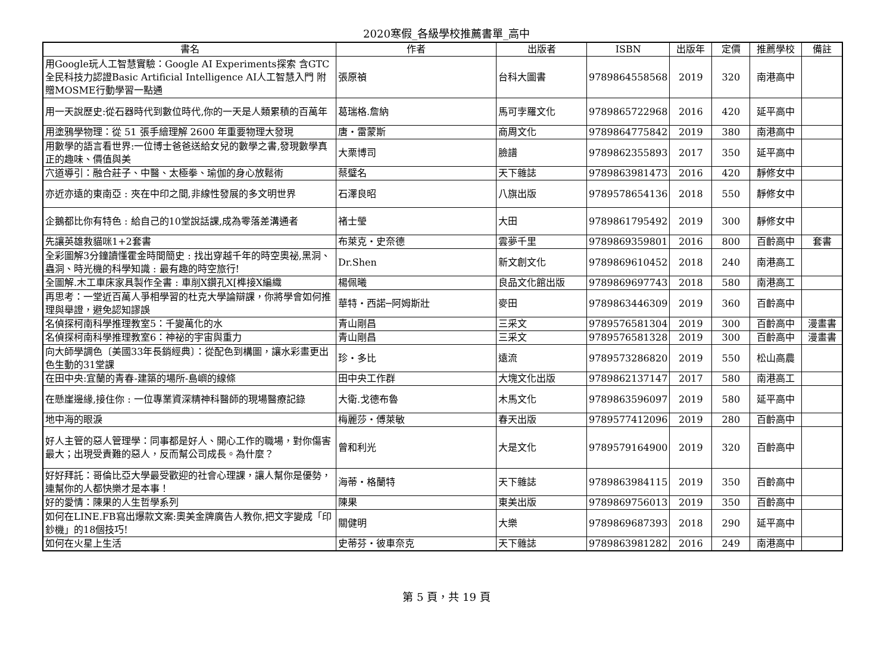2020寒假_各級學校推薦書單_高中
| 書名 | 作者 | 出版者 | ISBN | 出版年 | 定價 | 推薦學校 | 備註 |
| --- | --- | --- | --- | --- | --- | --- | --- |
| 用Google玩人工智慧實驗：Google AI Experiments探索 含GTC全民科技力認證Basic Artificial Intelligence AI人工智慧入門 附贈MOSME行動學習一點通 | 張原禎 | 台科大圖書 | 9789864558568 | 2019 | 320 | 南港高中 | |
| 用一天說歷史:從石器時代到數位時代,你的一天是人類累積的百萬年 | 葛瑞格.詹納 | 馬可孛羅文化 | 9789865722968 | 2016 | 420 | 延平高中 | |
| 用塗鴉學物理：從 51 張手繪理解 2600 年重要物理大發現 | 唐・雷蒙斯 | 商周文化 | 9789864775842 | 2019 | 380 | 南港高中 | |
| 用數學的語言看世界:一位博士爸爸送給女兒的數學之書,發現數學真正的趣味、價值與美 | 大栗博司 | 臉譜 | 9789862355893 | 2017 | 350 | 延平高中 | |
| 穴道導引：融合莊子、中醫、太極拳、瑜伽的身心放鬆術 | 蔡璧名 | 天下雜誌 | 9789863981473 | 2016 | 420 | 靜修女中 | |
| 亦近亦遠的東南亞 : 夾在中印之間,非線性發展的多文明世界 | 石澤良昭 | 八旗出版 | 9789578654136 | 2018 | 550 | 靜修女中 | |
| 企鵝都比你有特色 : 給自己的10堂說話課,成為零落差溝通者 | 褚士瑩 | 大田 | 9789861795492 | 2019 | 300 | 靜修女中 | |
| 先讓英雄救貓咪1+2套書 | 布萊克・史奈德 | 雲夢千里 | 9789869359801 | 2016 | 800 | 百齡高中 | 套書 |
| 全彩圖解3分鐘讀懂霍金時間簡史 : 找出穿越千年的時空奧祕,黑洞、蟲洞、時光機的科學知識 : 最有趣的時空旅行! | Dr.Shen | 新文創文化 | 9789869610452 | 2018 | 240 | 南港高工 | |
| 全圖解.木工車床家具製作全書 : 車削X鑽孔X[榫接X編織 | 楊佩曦 | 良品文化館出版 | 9789869697743 | 2018 | 580 | 南港高工 | |
| 再思考：一堂近百萬人爭相學習的杜克大學論辯課，你將學會如何推理與舉證，避免認知謬誤 | 華特・西諾─阿姆斯壯 | 麥田 | 9789863446309 | 2019 | 360 | 百齡高中 | |
| 名偵探柯南科學推理教室5：千變萬化的水 | 青山剛昌 | 三采文 | 9789576581304 | 2019 | 300 | 百齡高中 | 漫畫書 |
| 名偵探柯南科學推理教室6：神祕的宇宙與重力 | 青山剛昌 | 三采文 | 9789576581328 | 2019 | 300 | 百齡高中 | 漫畫書 |
| 向大師學調色〔美國33年長銷經典〕：從配色到構圖，讓水彩畫更出色生動的31堂課 | 珍・多比 | 遠流 | 9789573286820 | 2019 | 550 | 松山高農 | |
| 在田中央:宜蘭的青春-建築的場所-島嶼的線條 | 田中央工作群 | 大塊文化出版 | 9789862137147 | 2017 | 580 | 南港高工 | |
| 在懸崖邊緣,接住你 : 一位專業資深精神科醫師的現場醫療記錄 | 大衛.戈德布魯 | 木馬文化 | 9789863596097 | 2019 | 580 | 延平高中 | |
| 地中海的眼淚 | 梅麗莎・傅萊敏 | 春天出版 | 9789577412096 | 2019 | 280 | 百齡高中 | |
| 好人主管的惡人管理學：同事都是好人、開心工作的職場，對你傷害最大；出現受責難的惡人，反而幫公司成長。為什麼？ | 曾和利光 | 大是文化 | 9789579164900 | 2019 | 320 | 百齡高中 | |
| 好好拜託：哥倫比亞大學最受歡迎的社會心理課，讓人幫你是優勢，連幫你的人都快樂才是本事！ | 海蒂・格蘭特 | 天下雜誌 | 9789863984115 | 2019 | 350 | 百齡高中 | |
| 好的愛情：陳果的人生哲學系列 | 陳果 | 東美出版 | 9789869756013 | 2019 | 350 | 百齡高中 | |
| 如何在LINE.FB寫出爆款文案:奧美金牌廣告人教你,把文字變成「印鈔機」的18個技巧! | 關健明 | 大樂 | 9789869687393 | 2018 | 290 | 延平高中 | |
| 如何在火星上生活 | 史蒂芬・彼車奈克 | 天下雜誌 | 9789863981282 | 2016 | 249 | 南港高中 | |
第 5 頁，共 19 頁